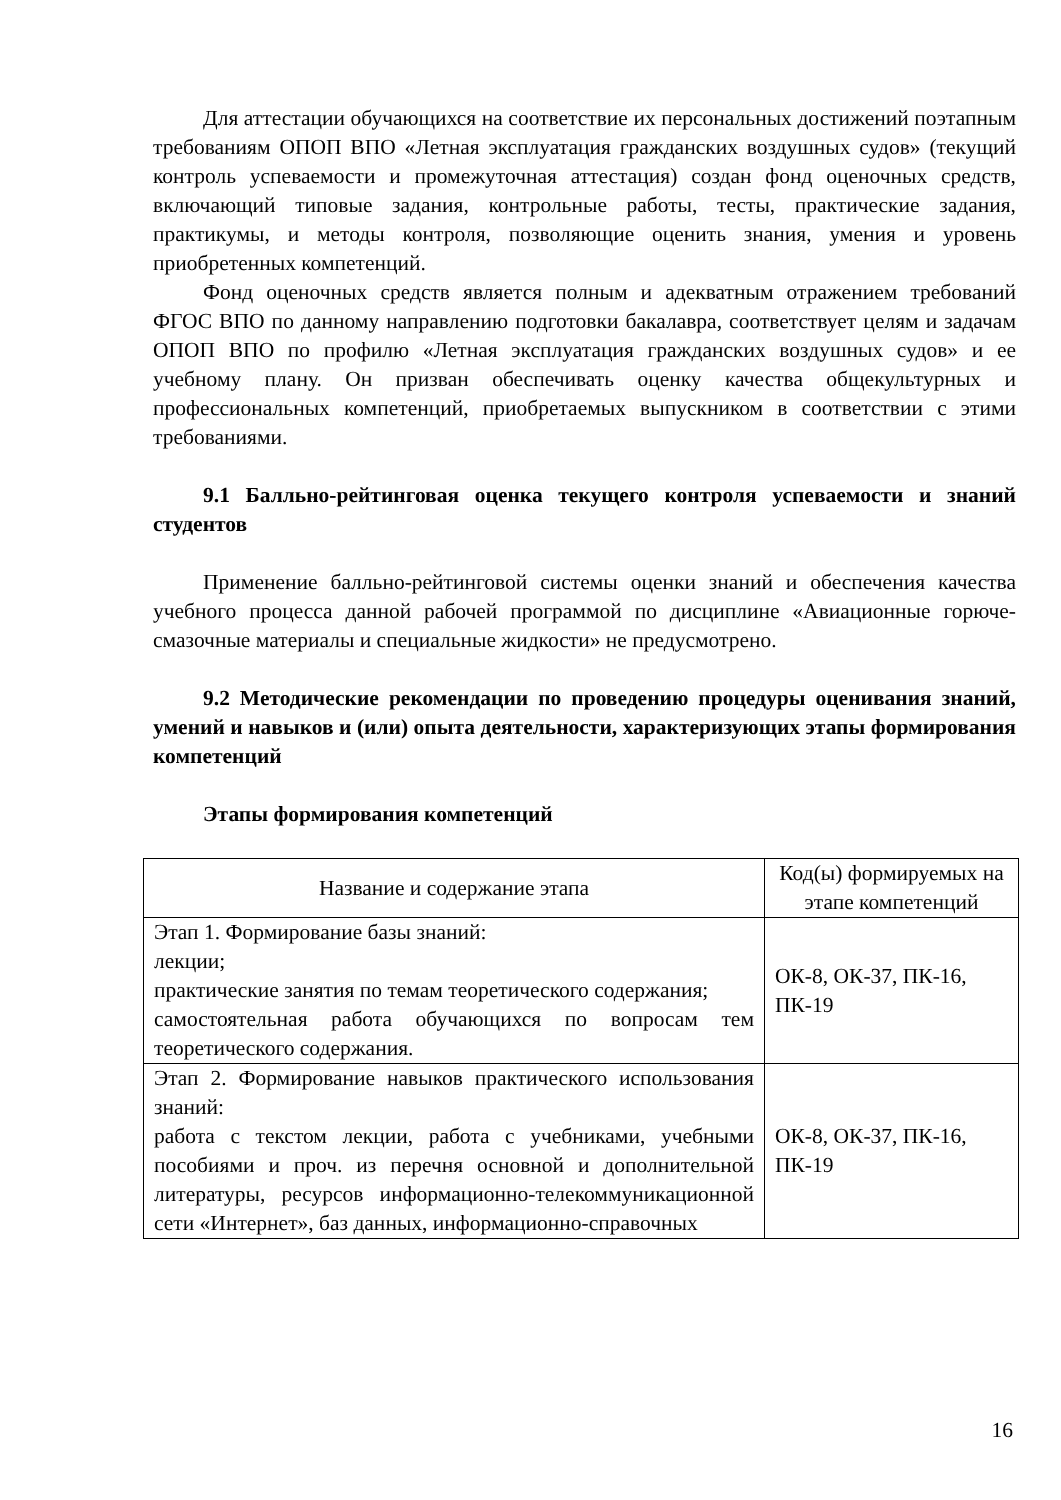Для аттестации обучающихся на соответствие их персональных достижений поэтапным требованиям ОПОП ВПО «Летная эксплуатация гражданских воздушных судов» (текущий контроль успеваемости и промежуточная аттестация) создан фонд оценочных средств, включающий типовые задания, контрольные работы, тесты, практические задания, практикумы, и методы контроля, позволяющие оценить знания, умения и уровень приобретенных компетенций.
Фонд оценочных средств является полным и адекватным отражением требований ФГОС ВПО по данному направлению подготовки бакалавра, соответствует целям и задачам ОПОП ВПО по профилю «Летная эксплуатация гражданских воздушных судов» и ее учебному плану. Он призван обеспечивать оценку качества общекультурных и профессиональных компетенций, приобретаемых выпускником в соответствии с этими требованиями.
9.1 Балльно-рейтинговая оценка текущего контроля успеваемости и знаний студентов
Применение балльно-рейтинговой системы оценки знаний и обеспечения качества учебного процесса данной рабочей программой по дисциплине «Авиационные горюче-смазочные материалы и специальные жидкости» не предусмотрено.
9.2 Методические рекомендации по проведению процедуры оценивания знаний, умений и навыков и (или) опыта деятельности, характеризующих этапы формирования компетенций
Этапы формирования компетенций
| Название и содержание этапа | Код(ы) формируемых на этапе компетенций |
| --- | --- |
| Этап 1. Формирование базы знаний: лекции; практические занятия по темам теоретического содержания; самостоятельная работа обучающихся по вопросам тем теоретического содержания. | ОК-8, ОК-37, ПК-16, ПК-19 |
| Этап 2. Формирование навыков практического использования знаний: работа с текстом лекции, работа с учебниками, учебными пособиями и проч. из перечня основной и дополнительной литературы, ресурсов информационно-телекоммуникационной сети «Интернет», баз данных, информационно-справочных | ОК-8, ОК-37, ПК-16, ПК-19 |
16